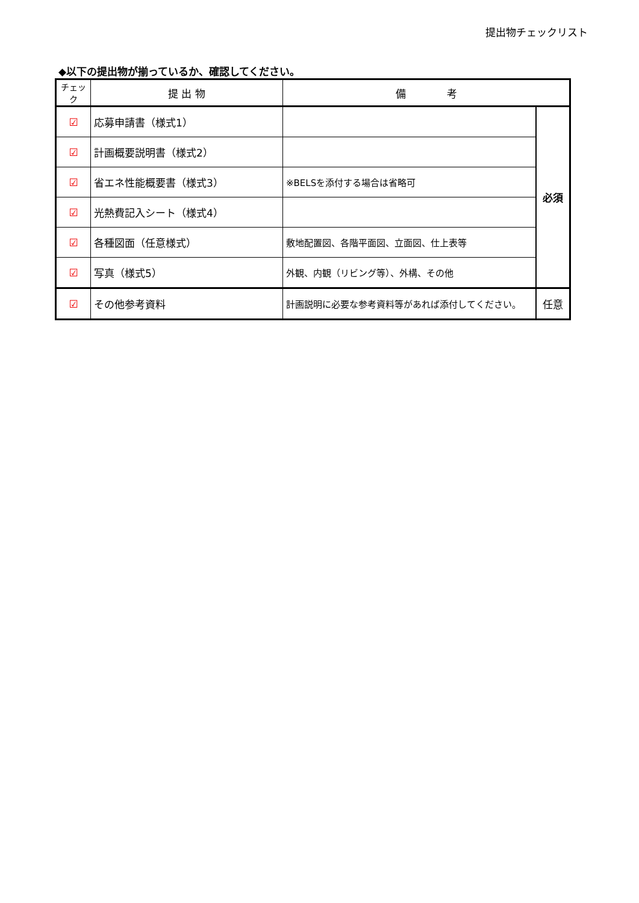提出物チェックリスト
◆以下の提出物が揃っているか、確認してください。
| チェック | 提 出 物 | 備 考 | |
| --- | --- | --- | --- |
| ☑ | 応募申請書（様式1） | | 必須 |
| ☑ | 計画概要説明書（様式2） | | |
| ☑ | 省エネ性能概要書（様式3） | ※BELSを添付する場合は省略可 | |
| ☑ | 光熱費記入シート（様式4） | | |
| ☑ | 各種図面（任意様式） | 敷地配置図、各階平面図、立面図、仕上表等 | |
| ☑ | 写真（様式5） | 外観、内観（リビング等）、外構、その他 | |
| ☑ | その他参考資料 | 計画説明に必要な参考資料等があれば添付してください。 | 任意 |